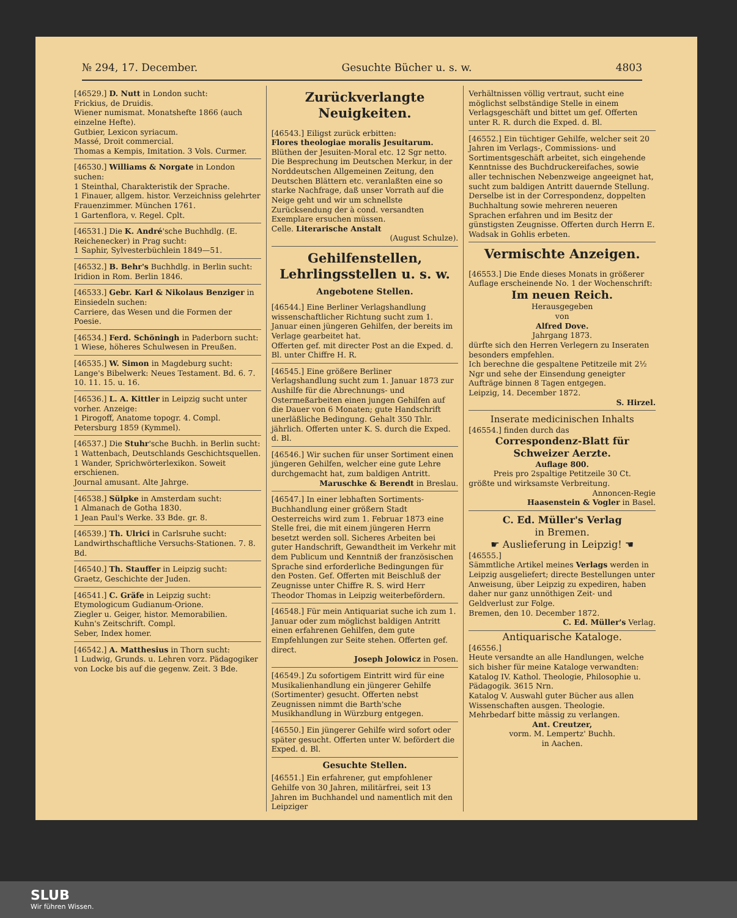№ 294, 17. December. Gesuchte Bücher u. s. w. 4803
[46529.] D. Nutt in London sucht:
Frickius, de Druidis.
Wiener numismat. Monatshefte 1866 (auch einzelne Hefte).
Gutbier, Lexicon syriacum.
Massé, Droit commercial.
Thomas a Kempis, Imitation. 3 Vols. Curmer.
[46530.] Williams & Norgate in London suchen:
1 Steinthal, Charakteristik der Sprache.
1 Finauer, allgem. histor. Verzeichniss gelehrter Frauenzimmer. München 1761.
1 Gartenflora, v. Regel. Cplt.
[46531.] Die K. André'sche Buchhdlg. (E. Reichenecker) in Prag sucht:
1 Saphir, Sylvesterbüchlein 1849—51.
[46532.] B. Behr's Buchhdlg. in Berlin sucht:
Iridion in Rom. Berlin 1846.
[46533.] Gebr. Karl & Nikolaus Benziger in Einsiedeln suchen:
Carriere, das Wesen und die Formen der Poesie.
[46534.] Ferd. Schöningh in Paderborn sucht:
1 Wiese, höheres Schulwesen in Preußen.
[46535.] W. Simon in Magdeburg sucht:
Lange's Bibelwerk: Neues Testament. Bd. 6. 7. 10. 11. 15. u. 16.
[46536.] L. A. Kittler in Leipzig sucht unter vorher. Anzeige:
1 Pirogoff, Anatome topogr. 4. Compl. Petersburg 1859 (Kymmel).
[46537.] Die Stuhr'sche Buchh. in Berlin sucht:
1 Wattenbach, Deutschlands Geschichtsquellen.
1 Wander, Sprichwörterlexikon. Soweit erschienen.
Journal amusant. Alte Jahrge.
[46538.] Sülpke in Amsterdam sucht:
1 Almanach de Gotha 1830.
1 Jean Paul's Werke. 33 Bde. gr. 8.
[46539.] Th. Ulrici in Carlsruhe sucht:
Landwirthschaftliche Versuchs-Stationen. 7. 8. Bd.
[46540.] Th. Stauffer in Leipzig sucht:
Graetz, Geschichte der Juden.
[46541.] C. Gräfe in Leipzig sucht:
Etymologicum Gudianum-Orione.
Ziegler u. Geiger, histor. Memorabilien.
Kuhn's Zeitschrift. Compl.
Seber, Index homer.
[46542.] A. Matthesius in Thorn sucht:
1 Ludwig, Grunds. u. Lehren vorz. Pädagogiker von Locke bis auf die gegenw. Zeit. 3 Bde.
Zurückverlangte Neuigkeiten.
[46543.] Eiligst zurück erbitten:
Flores theologiae moralis Jesuitarum. Blüthen der Jesuiten-Moral etc. 12 Sgr netto.
Die Besprechung im Deutschen Merkur, in der Norddeutschen Allgemeinen Zeitung, den Deutschen Blättern etc. veranlaßten eine so starke Nachfrage, daß unser Vorrath auf die Neige geht und wir um schnellste Zurücksendung der à cond. versandten Exemplare ersuchen müssen.
Celle. Literarische Anstalt
(August Schulze).
Gehilfenstellen, Lehrlingsstellen u. s. w.
Angebotene Stellen.
[46544.] Eine Berliner Verlagshandlung wissenschaftlicher Richtung sucht zum 1. Januar einen jüngeren Gehilfen, der bereits im Verlage gearbeitet hat.
Offerten gef. mit directer Post an die Exped. d. Bl. unter Chiffre H. R.
[46545.] Eine größere Berliner Verlagshandlung sucht zum 1. Januar 1873 zur Aushilfe für die Abrechnungs- und Ostermeßarbeiten einen jungen Gehilfen auf die Dauer von 6 Monaten; gute Handschrift unerläßliche Bedingung. Gehalt 350 Thlr. jährlich. Offerten unter K. S. durch die Exped. d. Bl.
[46546.] Wir suchen für unser Sortiment einen jüngeren Gehilfen, welcher eine gute Lehre durchgemacht hat, zum baldigen Antritt.
Maruschke & Berendt in Breslau.
[46547.] In einer lebhaften Sortiments-Buchhandlung einer größern Stadt Oesterreichs wird zum 1. Februar 1873 eine Stelle frei, die mit einem jüngeren Herrn besetzt werden soll. Sicheres Arbeiten bei guter Handschrift, Gewandtheit im Verkehr mit dem Publicum und Kenntniß der französischen Sprache sind erforderliche Bedingungen für den Posten. Gef. Offerten mit Beischluß der Zeugnisse unter Chiffre R. S. wird Herr Theodor Thomas in Leipzig weiterbefördern.
[46548.] Für mein Antiquariat suche ich zum 1. Januar oder zum möglichst baldigen Antritt einen erfahrenen Gehilfen, dem gute Empfehlungen zur Seite stehen. Offerten gef. direct.
Joseph Jolowicz in Posen.
[46549.] Zu sofortigem Eintritt wird für eine Musikalienhandlung ein jüngerer Gehilfe (Sortimenter) gesucht. Offerten nebst Zeugnissen nimmt die Barth'sche Musikhandlung in Würzburg entgegen.
[46550.] Ein jüngerer Gehilfe wird sofort oder später gesucht. Offerten unter W. befördert die Exped. d. Bl.
Gesuchte Stellen.
[46551.] Ein erfahrener, gut empfohlener Gehilfe von 30 Jahren, militärfrei, seit 13 Jahren im Buchhandel und namentlich mit den Leipziger
Verhältnissen völlig vertraut, sucht eine möglichst selbständige Stelle in einem Verlagsgeschäft und bittet um gef. Offerten unter R. R. durch die Exped. d. Bl.
[46552.] Ein tüchtiger Gehilfe, welcher seit 20 Jahren im Verlags-, Commissions- und Sortimentsgeschäft arbeitet, sich eingehende Kenntnisse des Buchdruckereifaches, sowie aller technischen Nebenzweige angeeignet hat, sucht zum baldigen Antritt dauernde Stellung. Derselbe ist in der Correspondenz, doppelten Buchhaltung sowie mehreren neueren Sprachen erfahren und im Besitz der günstigsten Zeugnisse. Offerten durch Herrn E. Wadsak in Gohlis erbeten.
Vermischte Anzeigen.
[46553.] Die Ende dieses Monats in größerer Auflage erscheinende No. 1 der Wochenschrift:
Im neuen Reich.
Herausgegeben
von
Alfred Dove.
Jahrgang 1873.
dürfte sich den Herren Verlegern zu Inseraten besonders empfehlen.
Ich berechne die gespaltene Petitzeile mit 2½ Ngr und sehe der Einsendung geneigter Aufträge binnen 8 Tagen entgegen.
Leipzig, 14. December 1872.
S. Hirzel.
Inserate medicinischen Inhalts
[46554.] finden durch das
Correspondenz-Blatt für Schweizer Aerzte.
Auflage 800.
Preis pro 2spaltige Petitzeile 30 Ct.
größte und wirksamste Verbreitung.
Annoncen-Regie
Haasenstein & Vogler in Basel.
C. Ed. Müller's Verlag
in Bremen.
☛ Auslieferung in Leipzig! ☚
[46555.]
Sämmtliche Artikel meines Verlags werden in Leipzig ausgeliefert; directe Bestellungen unter Anweisung, über Leipzig zu expediren, haben daher nur ganz unnöthigen Zeit- und Geldverlust zur Folge.
Bremen, den 10. December 1872.
C. Ed. Müller's Verlag.
Antiquarische Kataloge.
[46556.]
Heute versandte an alle Handlungen, welche sich bisher für meine Kataloge verwandten:
Katalog IV. Kathol. Theologie, Philosophie u. Pädagogik. 3615 Nrn.
Katalog V. Auswahl guter Bücher aus allen Wissenschaften ausgen. Theologie.
Mehrbedarf bitte mässig zu verlangen.
Ant. Creutzer,
vorm. M. Lempertz' Buchh.
in Aachen.
SLUB
Wir führen Wissen.